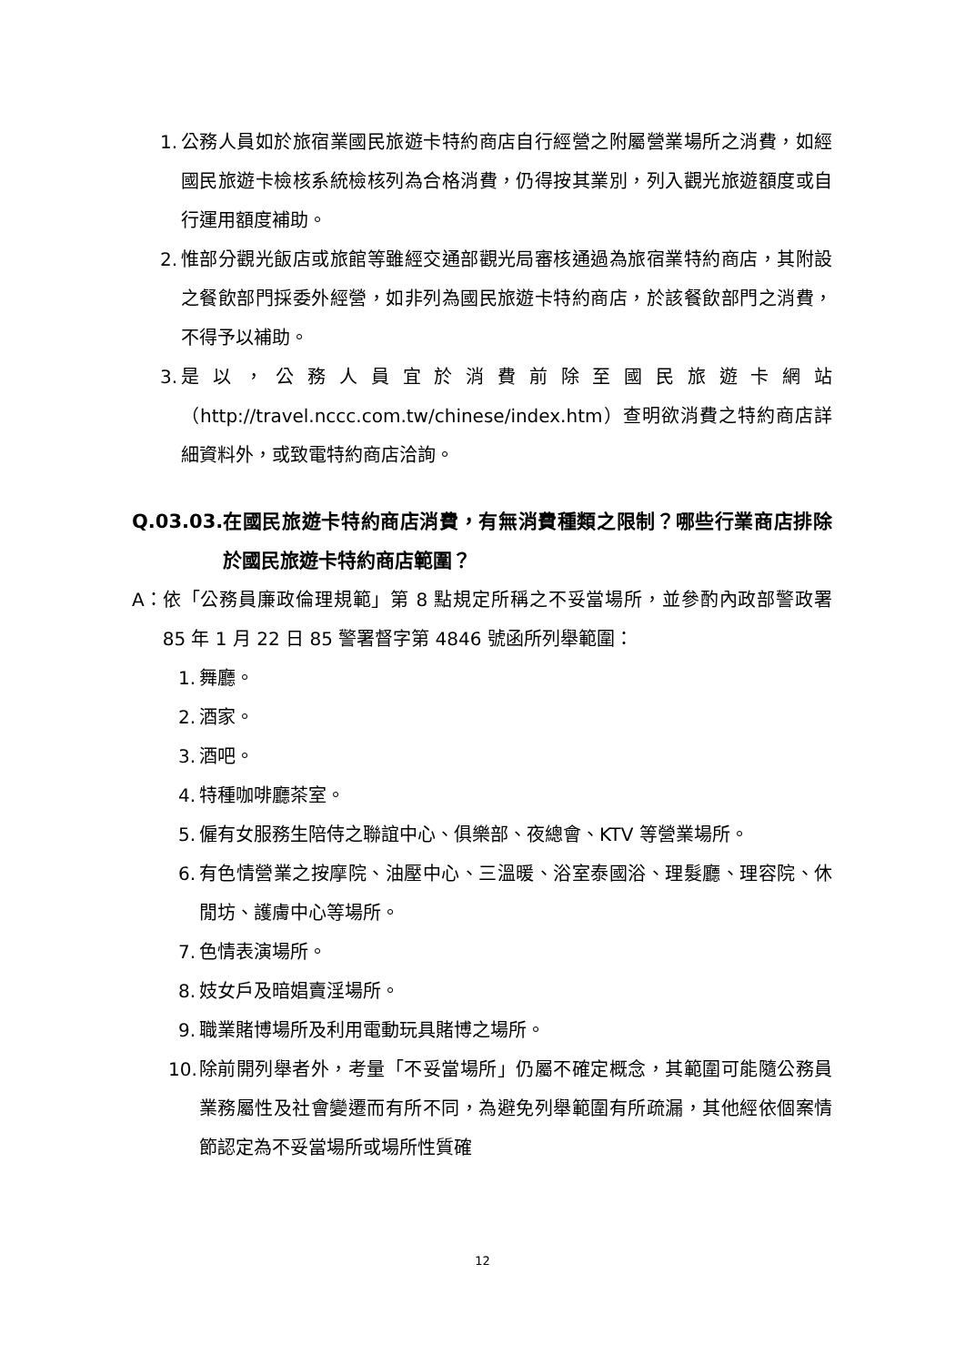1. 公務人員如於旅宿業國民旅遊卡特約商店自行經營之附屬營業場所之消費，如經國民旅遊卡檢核系統檢核列為合格消費，仍得按其業別，列入觀光旅遊額度或自行運用額度補助。
2. 惟部分觀光飯店或旅館等雖經交通部觀光局審核通過為旅宿業特約商店，其附設之餐飲部門採委外經營，如非列為國民旅遊卡特約商店，於該餐飲部門之消費，不得予以補助。
3. 是以，公務人員宜於消費前除至國民旅遊卡網站（http://travel.nccc.com.tw/chinese/index.htm）查明欲消費之特約商店詳細資料外，或致電特約商店洽詢。
Q.03.03. 在國民旅遊卡特約商店消費，有無消費種類之限制？哪些行業商店排除於國民旅遊卡特約商店範圍？
A： 依「公務員廉政倫理規範」第 8 點規定所稱之不妥當場所，並參酌內政部警政署 85 年 1 月 22 日 85 警署督字第 4846 號函所列舉範圍：
1. 舞廳。
2. 酒家。
3. 酒吧。
4. 特種咖啡廳茶室。
5. 僱有女服務生陪侍之聯誼中心、俱樂部、夜總會、KTV 等營業場所。
6. 有色情營業之按摩院、油壓中心、三溫暖、浴室泰國浴、理髮廳、理容院、休閒坊、護膚中心等場所。
7. 色情表演場所。
8. 妓女戶及暗娼賣淫場所。
9. 職業賭博場所及利用電動玩具賭博之場所。
10. 除前開列舉者外，考量「不妥當場所」仍屬不確定概念，其範圍可能隨公務員業務屬性及社會變遷而有所不同，為避免列舉範圍有所疏漏，其他經依個案情節認定為不妥當場所或場所性質確
12